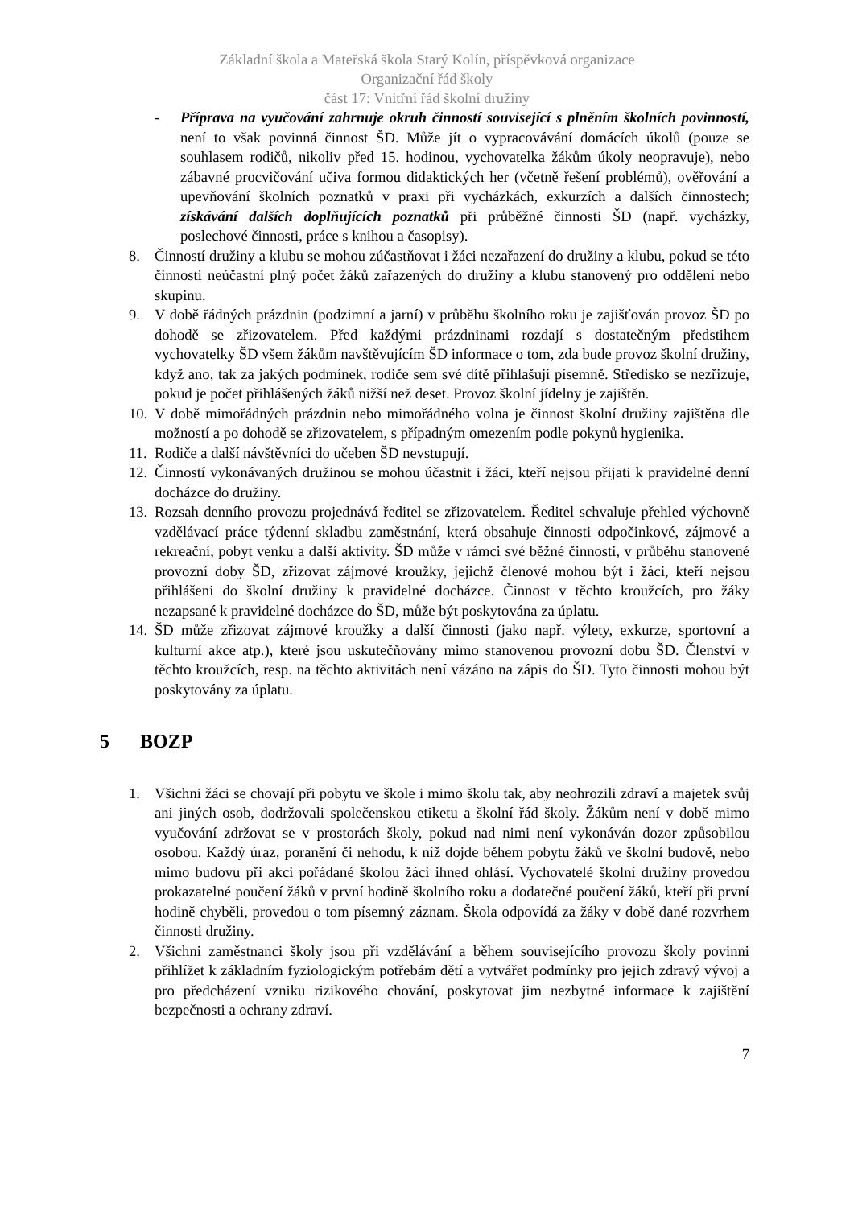Základní škola a Mateřská škola Starý Kolín, příspěvková organizace
Organizační řád školy
část 17: Vnitřní řád školní družiny
- Příprava na vyučování zahrnuje okruh činností související s plněním školních povinností, není to však povinná činnost ŠD. Může jít o vypracovávání domácích úkolů (pouze se souhlasem rodičů, nikoliv před 15. hodinou, vychovatelka žákům úkoly neopravuje), nebo zábavné procvičování učiva formou didaktických her (včetně řešení problémů), ověřování a upevňování školních poznatků v praxi při vycházkách, exkurzích a dalších činnostech; získávání dalších doplňujících poznatků při průběžné činnosti ŠD (např. vycházky, poslechové činnosti, práce s knihou a časopisy).
8. Činností družiny a klubu se mohou zúčastňovat i žáci nezařazení do družiny a klubu, pokud se této činnosti neúčastní plný počet žáků zařazených do družiny a klubu stanovený pro oddělení nebo skupinu.
9. V době řádných prázdnin (podzimní a jarní) v průběhu školního roku je zajišťován provoz ŠD po dohodě se zřizovatelem. Před každými prázdninami rozdají s dostatečným předstihem vychovatelky ŠD všem žákům navštěvujícím ŠD informace o tom, zda bude provoz školní družiny, když ano, tak za jakých podmínek, rodiče sem své dítě přihlašují písemně. Středisko se nezřizuje, pokud je počet přihlášených žáků nižší než deset. Provoz školní jídelny je zajištěn.
10.
V době mimořádných prázdnin nebo mimořádného volna je činnost školní družiny zajištěna dle možností a po dohodě se zřizovatelem, s případným omezením podle pokynů hygienika.
11.
Rodiče a další návštěvníci do učeben ŠD nevstupují.
12.
Činností vykonávaných družinou se mohou účastnit i žáci, kteří nejsou přijati k pravidelné denní docházce do družiny.
13.
Rozsah denního provozu projednává ředitel se zřizovatelem. Ředitel schvaluje přehled výchovně vzdělávací práce týdenní skladbu zaměstnání, která obsahuje činnosti odpočinkové, zájmové a rekreační, pobyt venku a další aktivity. ŠD může v rámci své běžné činnosti, v průběhu stanovené provozní doby ŠD, zřizovat zájmové kroužky, jejichž členové mohou být i žáci, kteří nejsou přihlášeni do školní družiny k pravidelné docházce. Činnost v těchto kroužcích, pro žáky nezapsané k pravidelné docházce do ŠD, může být poskytována za úplatu.
14.
ŠD může zřizovat zájmové kroužky a další činnosti (jako např. výlety, exkurze, sportovní a kulturní akce atp.), které jsou uskutečňovány mimo stanovenou provozní dobu ŠD. Členství v těchto kroužcích, resp. na těchto aktivitách není vázáno na zápis do ŠD. Tyto činnosti mohou být poskytovány za úplatu.
5 BOZP
1. Všichni žáci se chovají při pobytu ve škole i mimo školu tak, aby neohrozili zdraví a majetek svůj ani jiných osob, dodržovali společenskou etiketu a školní řád školy. Žákům není v době mimo vyučování zdržovat se v prostorách školy, pokud nad nimi není vykonáván dozor způsobilou osobou. Každý úraz, poranění či nehodu, k níž dojde během pobytu žáků ve školní budově, nebo mimo budovu při akci pořádané školou žáci ihned ohlásí. Vychovatelé školní družiny provedou prokazatelné poučení žáků v první hodině školního roku a dodatečné poučení žáků, kteří při první hodině chyběli, provedou o tom písemný záznam. Škola odpovídá za žáky v době dané rozvrhem činnosti družiny.
2. Všichni zaměstnanci školy jsou při vzdělávání a během souvisejícího provozu školy povinni přihlížet k základním fyziologickým potřebám dětí a vytvářet podmínky pro jejich zdravý vývoj a pro předcházení vzniku rizikového chování, poskytovat jim nezbytné informace k zajištění bezpečnosti a ochrany zdraví.
7